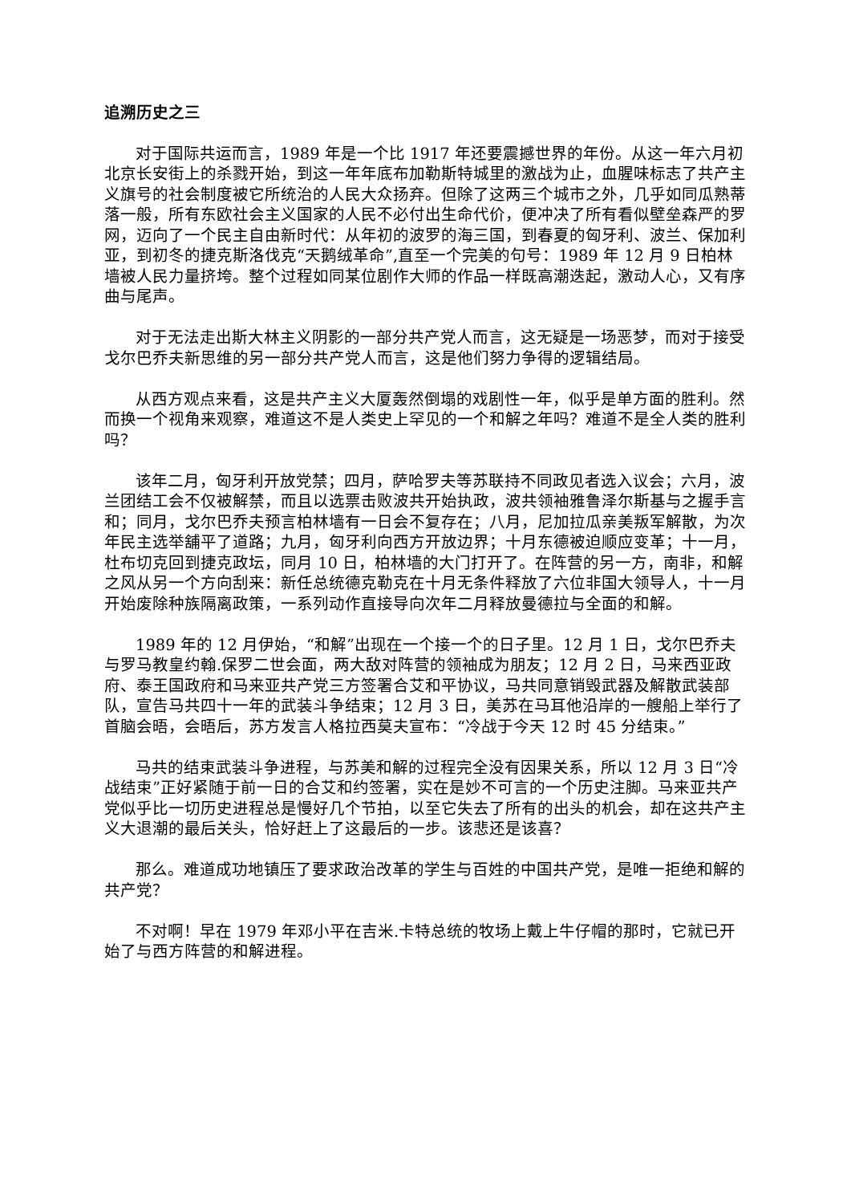追溯历史之三
对于国际共运而言，1989 年是一个比 1917 年还要震撼世界的年份。从这一年六月初北京长安街上的杀戮开始，到这一年年底布加勒斯特城里的激战为止，血腥味标志了共产主义旗号的社会制度被它所统治的人民大众扬弃。但除了这两三个城市之外，几乎如同瓜熟蒂落一般，所有东欧社会主义国家的人民不必付出生命代价，便冲决了所有看似壁垒森严的罗网，迈向了一个民主自由新时代：从年初的波罗的海三国，到春夏的匈牙利、波兰、保加利亚，到初冬的捷克斯洛伐克“天鹅绒革命”,直至一个完美的句号：1989 年 12 月 9 日柏林墙被人民力量挤垮。整个过程如同某位剧作大师的作品一样既高潮迭起，激动人心，又有序曲与尾声。
对于无法走出斯大林主义阴影的一部分共产党人而言，这无疑是一场恶梦，而对于接受戈尔巴乔夫新思维的另一部分共产党人而言，这是他们努力争得的逻辑结局。
从西方观点来看，这是共产主义大厦轰然倒塌的戏剧性一年，似乎是单方面的胜利。然而换一个视角来观察，难道这不是人类史上罕见的一个和解之年吗？难道不是全人类的胜利吗？
该年二月，匈牙利开放党禁；四月，萨哈罗夫等苏联持不同政见者选入议会；六月，波兰团结工会不仅被解禁，而且以选票击败波共开始执政，波共领袖雅鲁泽尔斯基与之握手言和；同月，戈尔巴乔夫预言柏林墙有一日会不复存在；八月，尼加拉瓜亲美叛军解散，为次年民主选举舖平了道路；九月，匈牙利向西方开放边界；十月东德被迫顺应变革；十一月，杜布切克回到捷克政坛，同月 10 日，柏林墙的大门打开了。在阵营的另一方，南非，和解之风从另一个方向刮来：新任总统德克勒克在十月无条件释放了六位非国大领导人，十一月开始废除种族隔离政策，一系列动作直接导向次年二月释放曼德拉与全面的和解。
1989 年的 12 月伊始，“和解”出现在一个接一个的日子里。12 月 1 日，戈尔巴乔夫与罗马教皇约翰.保罗二世会面，两大敌对阵营的领袖成为朋友；12 月 2 日，马来西亚政府、泰王国政府和马来亚共产党三方签署合艾和平协议，马共同意销毁武器及解散武装部队，宣告马共四十一年的武装斗争结束；12 月 3 日，美苏在马耳他沿岸的一艘船上举行了首脑会晤，会晤后，苏方发言人格拉西莫夫宣布：“冷战于今天 12 时 45 分结束。”
马共的结束武装斗争进程，与苏美和解的过程完全没有因果关系，所以 12 月 3 日“冷战结束”正好紧随于前一日的合艾和约签署，实在是妙不可言的一个历史注脚。马来亚共产党似乎比一切历史进程总是慢好几个节拍，以至它失去了所有的出头的机会，却在这共产主义大退潮的最后关头，恰好赶上了这最后的一步。该悲还是该喜？
那么。难道成功地镇压了要求政治改革的学生与百姓的中国共产党，是唯一拒绝和解的共产党？
不对啊！早在 1979 年邓小平在吉米.卡特总统的牧场上戴上牛仔帽的那时，它就已开始了与西方阵营的和解进程。